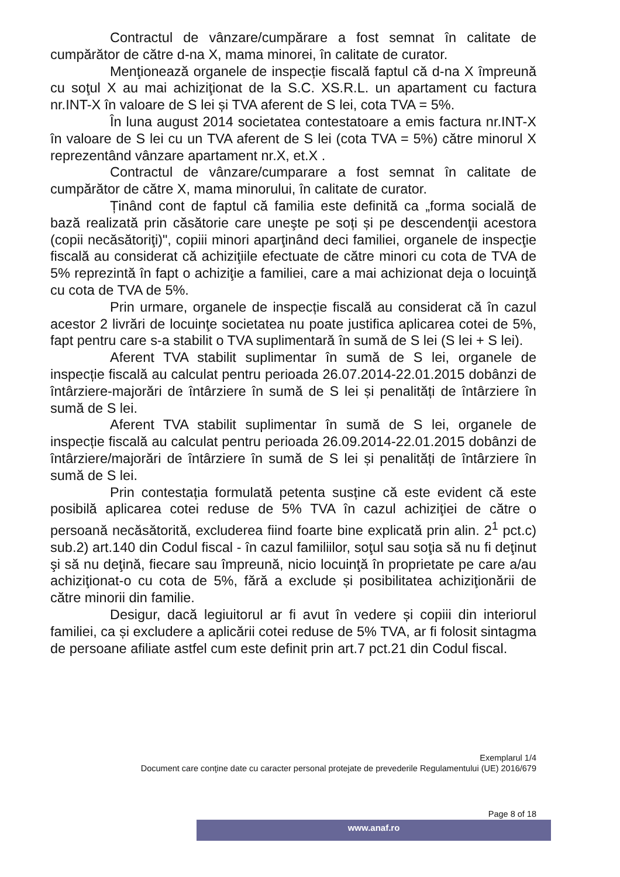Contractul de vânzare/cumpărare a fost semnat în calitate de cumpărător de către d-na X, mama minorei, în calitate de curator.
Menţionează organele de inspecție fiscală faptul că d-na X împreună cu soţul X au mai achiziţionat de la S.C. XS.R.L. un apartament cu factura nr.INT-X în valoare de S lei și TVA aferent de S lei, cota TVA = 5%.
În luna august 2014 societatea contestatoare a emis factura nr.INT-X în valoare de S lei cu un TVA aferent de S lei (cota TVA = 5%) către minorul X reprezentând vânzare apartament nr.X, et.X .
Contractul de vânzare/cumparare a fost semnat în calitate de cumpărător de către X, mama minorului, în calitate de curator.
Ținând cont de faptul că familia este definită ca „forma socială de bază realizată prin căsătorie care uneşte pe soți și pe descendenţii acestora (copii necăsătoriţi)", copiii minori aparţinând deci familiei, organele de inspecţie fiscală au considerat că achiziţiile efectuate de către minori cu cota de TVA de 5% reprezintă în fapt o achiziţie a familiei, care a mai achizionat deja o locuinţă cu cota de TVA de 5%.
Prin urmare, organele de inspecție fiscală au considerat că în cazul acestor 2 livrări de locuinţe societatea nu poate justifica aplicarea cotei de 5%, fapt pentru care s-a stabilit o TVA suplimentară în sumă de S lei (S lei + S lei).
Aferent TVA stabilit suplimentar în sumă de S lei, organele de inspecție fiscală au calculat pentru perioada 26.07.2014-22.01.2015 dobânzi de întârziere-majorări de întârziere în sumă de S lei și penalități de întârziere în sumă de S lei.
Aferent TVA stabilit suplimentar în sumă de S lei, organele de inspecție fiscală au calculat pentru perioada 26.09.2014-22.01.2015 dobânzi de întârziere/majorări de întârziere în sumă de S lei și penalități de întârziere în sumă de S lei.
Prin contestația formulată petenta susține că este evident că este posibilă aplicarea cotei reduse de 5% TVA în cazul achiziţiei de către o persoană necăsătorită, excluderea fiind foarte bine explicată prin alin. 2<sup>1</sup> pct.c) sub.2) art.140 din Codul fiscal - în cazul familiilor, soţul sau soţia să nu fi deţinut şi să nu deţină, fiecare sau împreună, nicio locuinţă în proprietate pe care a/au achiziţionat-o cu cota de 5%, fără a exclude și posibilitatea achiziţionării de către minorii din familie.
Desigur, dacă legiuitorul ar fi avut în vedere și copiii din interiorul familiei, ca și excludere a aplicării cotei reduse de 5% TVA, ar fi folosit sintagma de persoane afiliate astfel cum este definit prin art.7 pct.21 din Codul fiscal.
Exemplarul 1/4
Document care conţine date cu caracter personal protejate de prevederile Regulamentului (UE) 2016/679
Page 8 of 18
www.anaf.ro